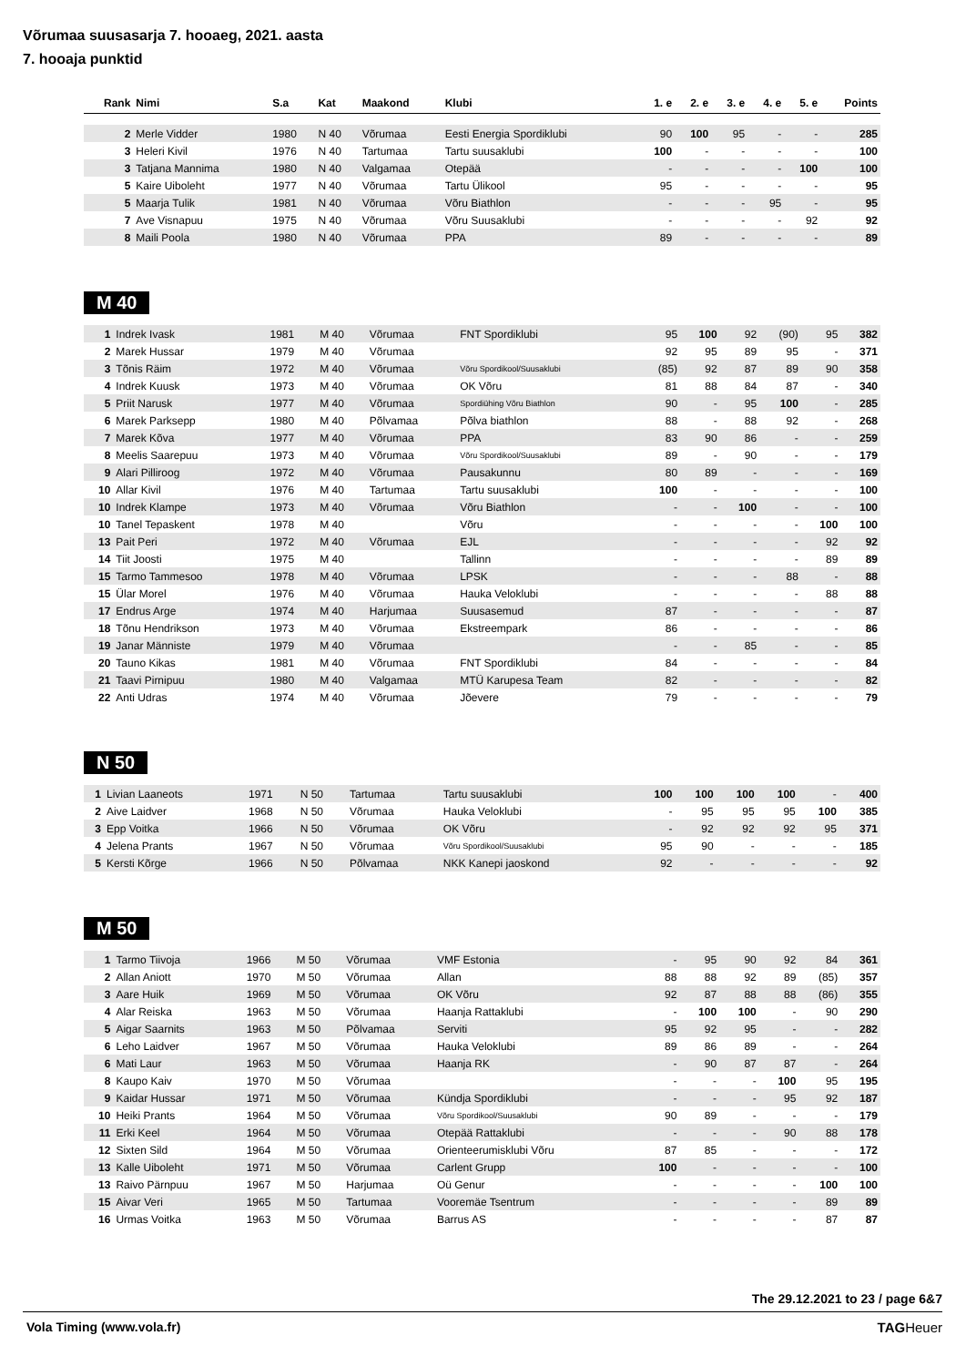Võrumaa suusasarja 7. hooaeg, 2021. aasta
7. hooaja punktid
| Rank | Nimi | S.a | Kat | Maakond | Klubi | 1. e | 2. e | 3. e | 4. e | 5. e | Points |
| --- | --- | --- | --- | --- | --- | --- | --- | --- | --- | --- | --- |
| 2 | Merle Vidder | 1980 | N 40 | Võrumaa | Eesti Energia Spordiklubi | 90 | 100 | 95 | - | - | 285 |
| 3 | Heleri Kivil | 1976 | N 40 | Tartumaa | Tartu suusaklubi | 100 | - | - | - | - | 100 |
| 3 | Tatjana Mannima | 1980 | N 40 | Valgamaa | Otepää | - | - | - | - | 100 | 100 |
| 5 | Kaire Uiboleht | 1977 | N 40 | Võrumaa | Tartu Ülikool | 95 | - | - | - | - | 95 |
| 5 | Maarja Tulik | 1981 | N 40 | Võrumaa | Võru Biathlon | - | - | - | 95 | - | 95 |
| 7 | Ave Visnapuu | 1975 | N 40 | Võrumaa | Võru Suusaklubi | - | - | - | - | 92 | 92 |
| 8 | Maili Poola | 1980 | N 40 | Võrumaa | PPA | 89 | - | - | - | - | 89 |
M 40
| 1 | Indrek Ivask | 1981 | M 40 | Võrumaa | FNT Spordiklubi | 95 | 100 | 92 | (90) | 95 | 382 |
| 2 | Marek Hussar | 1979 | M 40 | Võrumaa | | 92 | 95 | 89 | 95 | - | 371 |
| 3 | Tõnis Räim | 1972 | M 40 | Võrumaa | Võru Spordikool/Suusaklubi | (85) | 92 | 87 | 89 | 90 | 358 |
| 4 | Indrek Kuusk | 1973 | M 40 | Võrumaa | OK Võru | 81 | 88 | 84 | 87 | - | 340 |
| 5 | Priit Narusk | 1977 | M 40 | Võrumaa | Spordiühing Võru Biathlon | 90 | - | 95 | 100 | - | 285 |
| 6 | Marek Parksepp | 1980 | M 40 | Põlvamaa | Põlva biathlon | 88 | - | 88 | 92 | - | 268 |
| 7 | Marek Kõva | 1977 | M 40 | Võrumaa | PPA | 83 | 90 | 86 | - | - | 259 |
| 8 | Meelis Saarepuu | 1973 | M 40 | Võrumaa | Võru Spordikool/Suusaklubi | 89 | - | 90 | - | - | 179 |
| 9 | Alari Pilliroog | 1972 | M 40 | Võrumaa | Pausakunnu | 80 | 89 | - | - | - | 169 |
| 10 | Allar Kivil | 1976 | M 40 | Tartumaa | Tartu suusaklubi | 100 | - | - | - | - | 100 |
| 10 | Indrek Klampe | 1973 | M 40 | Võrumaa | Võru Biathlon | - | - | 100 | - | - | 100 |
| 10 | Tanel Tepaskent | 1978 | M 40 | | Võru | - | - | - | - | 100 | 100 |
| 13 | Pait Peri | 1972 | M 40 | Võrumaa | EJL | - | - | - | - | 92 | 92 |
| 14 | Tiit Joosti | 1975 | M 40 | | Tallinn | - | - | - | - | 89 | 89 |
| 15 | Tarmo Tammesoo | 1978 | M 40 | Võrumaa | LPSK | - | - | - | 88 | - | 88 |
| 15 | Ülar Morel | 1976 | M 40 | Võrumaa | Hauka Veloklubi | - | - | - | - | 88 | 88 |
| 17 | Endrus Arge | 1974 | M 40 | Harjumaa | Suusasemud | 87 | - | - | - | - | 87 |
| 18 | Tõnu Hendrikson | 1973 | M 40 | Võrumaa | Ekstreempark | 86 | - | - | - | - | 86 |
| 19 | Janar Männiste | 1979 | M 40 | Võrumaa | | - | - | 85 | - | - | 85 |
| 20 | Tauno Kikas | 1981 | M 40 | Võrumaa | FNT Spordiklubi | 84 | - | - | - | - | 84 |
| 21 | Taavi Pirnipuu | 1980 | M 40 | Valgamaa | MTÜ Karupesa Team | 82 | - | - | - | - | 82 |
| 22 | Anti Udras | 1974 | M 40 | Võrumaa | Jõevere | 79 | - | - | - | - | 79 |
N 50
| 1 | Livian Laaneots | 1971 | N 50 | Tartumaa | Tartu suusaklubi | 100 | 100 | 100 | 100 | - | 400 |
| 2 | Aive Laidver | 1968 | N 50 | Võrumaa | Hauka Veloklubi | - | 95 | 95 | 95 | 100 | 385 |
| 3 | Epp Voitka | 1966 | N 50 | Võrumaa | OK Võru | - | 92 | 92 | 92 | 95 | 371 |
| 4 | Jelena Prants | 1967 | N 50 | Võrumaa | Võru Spordikool/Suusaklubi | 95 | 90 | - | - | - | 185 |
| 5 | Kersti Kõrge | 1966 | N 50 | Põlvamaa | NKK Kanepi jaoskond | 92 | - | - | - | - | 92 |
M 50
| 1 | Tarmo Tiivoja | 1966 | M 50 | Võrumaa | VMF Estonia | - | 95 | 90 | 92 | 84 | 361 |
| 2 | Allan Aniott | 1970 | M 50 | Võrumaa | Allan | 88 | 88 | 92 | 89 | (85) | 357 |
| 3 | Aare Huik | 1969 | M 50 | Võrumaa | OK Võru | 92 | 87 | 88 | 88 | (86) | 355 |
| 4 | Alar Reiska | 1963 | M 50 | Võrumaa | Haanja Rattaklubi | - | 100 | 100 | - | 90 | 290 |
| 5 | Aigar Saarnits | 1963 | M 50 | Põlvamaa | Serviti | 95 | 92 | 95 | - | - | 282 |
| 6 | Leho Laidver | 1967 | M 50 | Võrumaa | Hauka Veloklubi | 89 | 86 | 89 | - | - | 264 |
| 6 | Mati Laur | 1963 | M 50 | Võrumaa | Haanja RK | - | 90 | 87 | 87 | - | 264 |
| 8 | Kaupo Kaiv | 1970 | M 50 | Võrumaa | | - | - | - | 100 | 95 | 195 |
| 9 | Kaidar Hussar | 1971 | M 50 | Võrumaa | Kündja Spordiklubi | - | - | - | 95 | 92 | 187 |
| 10 | Heiki Prants | 1964 | M 50 | Võrumaa | Võru Spordikool/Suusaklubi | 90 | 89 | - | - | - | 179 |
| 11 | Erki Keel | 1964 | M 50 | Võrumaa | Otepää Rattaklubi | - | - | - | 90 | 88 | 178 |
| 12 | Sixten Sild | 1964 | M 50 | Võrumaa | Orienteerumisklubi Võru | 87 | 85 | - | - | - | 172 |
| 13 | Kalle Uiboleht | 1971 | M 50 | Võrumaa | Carlent Grupp | 100 | - | - | - | - | 100 |
| 13 | Raivo Pärnpuu | 1967 | M 50 | Harjumaa | Oü Genur | - | - | - | - | 100 | 100 |
| 15 | Aivar Veri | 1965 | M 50 | Tartumaa | Vooremäe Tsentrum | - | - | - | - | 89 | 89 |
| 16 | Urmas Voitka | 1963 | M 50 | Võrumaa | Barrus AS | - | - | - | - | 87 | 87 |
The 29.12.2021 to 23 / page 6&7
Vola Timing (www.vola.fr) TAGHeuer